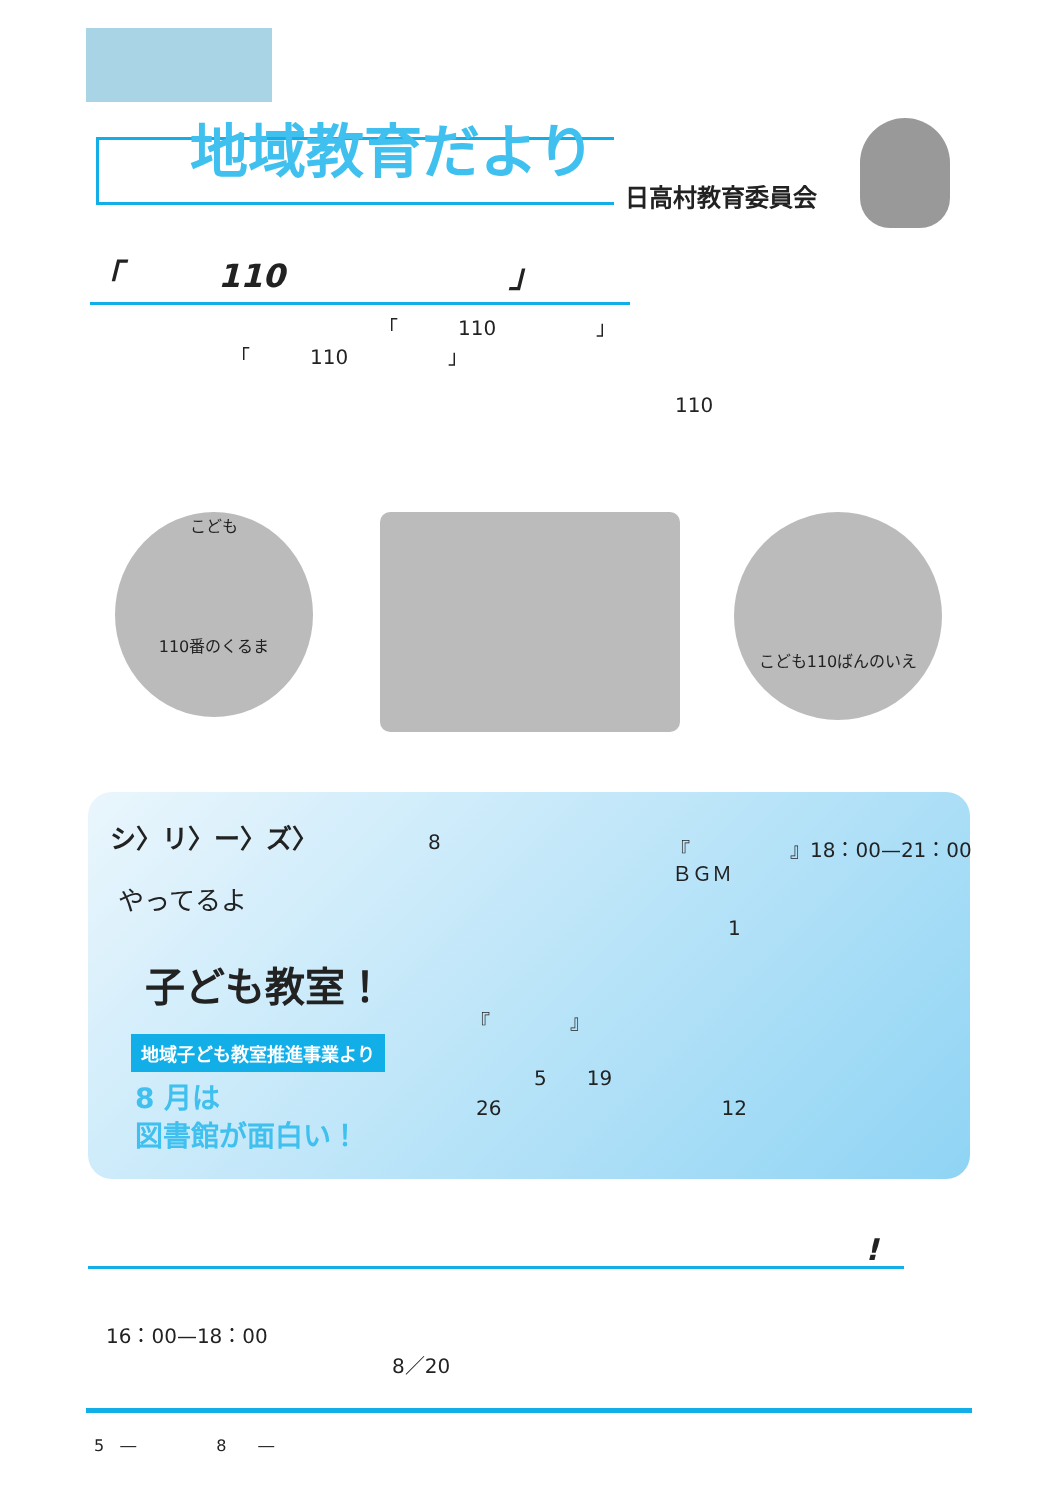地域教育だより
日高村教育委員会
「　　　110　　　　　　　」
「　　　110　　　　　」
「　　　110　　　　　」
110
こども
110番のくるま
こども110ばんのいえ
シ〉リ〉ー〉ズ〉
やってるよ
子ども教室！
地域子ども教室推進事業より
8 月は
図書館が面白い！
8 『　　　　　』18：00—21：00
ＢＧＭ
1
『　　　　』
5　　19
26　　　　　　　　　　　12
!
16：00—18：00
8／20
5　―　　　　　8　　―